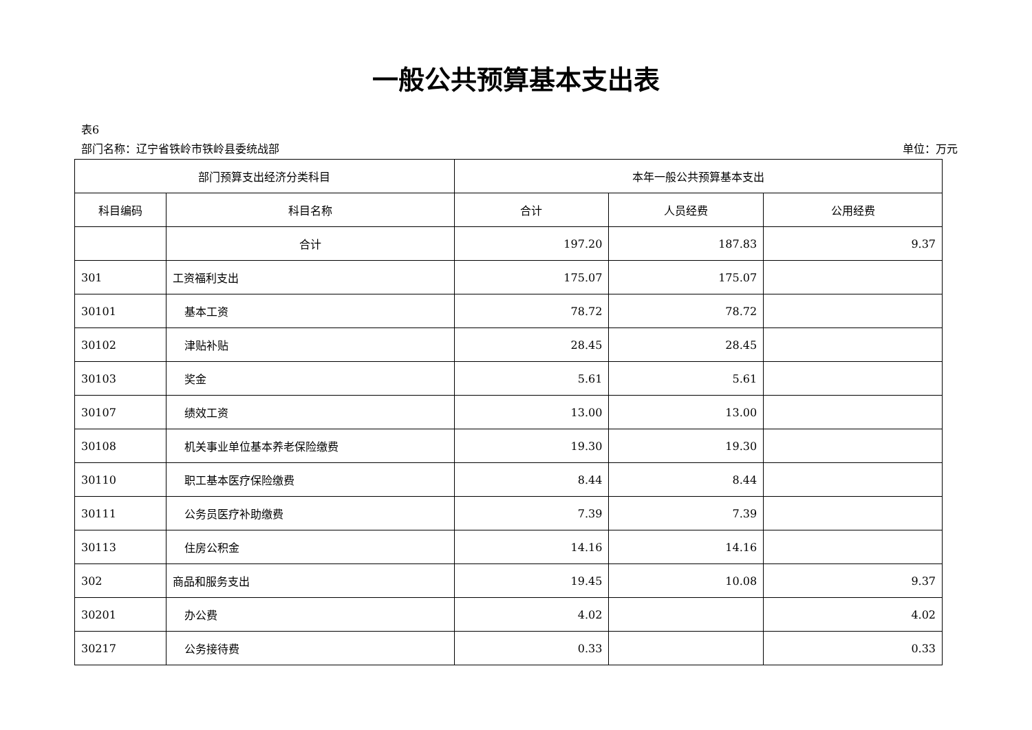一般公共预算基本支出表
表6
部门名称：辽宁省铁岭市铁岭县委统战部 单位：万元
| 部门预算支出经济分类科目 | | 本年一般公共预算基本支出 | | |
| --- | --- | --- | --- | --- |
| 科目编码 | 科目名称 | 合计 | 人员经费 | 公用经费 |
| | 合计 | 197.20 | 187.83 | 9.37 |
| 301 | 工资福利支出 | 175.07 | 175.07 | |
| 30101 | 基本工资 | 78.72 | 78.72 | |
| 30102 | 津贴补贴 | 28.45 | 28.45 | |
| 30103 | 奖金 | 5.61 | 5.61 | |
| 30107 | 绩效工资 | 13.00 | 13.00 | |
| 30108 | 机关事业单位基本养老保险缴费 | 19.30 | 19.30 | |
| 30110 | 职工基本医疗保险缴费 | 8.44 | 8.44 | |
| 30111 | 公务员医疗补助缴费 | 7.39 | 7.39 | |
| 30113 | 住房公积金 | 14.16 | 14.16 | |
| 302 | 商品和服务支出 | 19.45 | 10.08 | 9.37 |
| 30201 | 办公费 | 4.02 | | 4.02 |
| 30217 | 公务接待费 | 0.33 | | 0.33 |